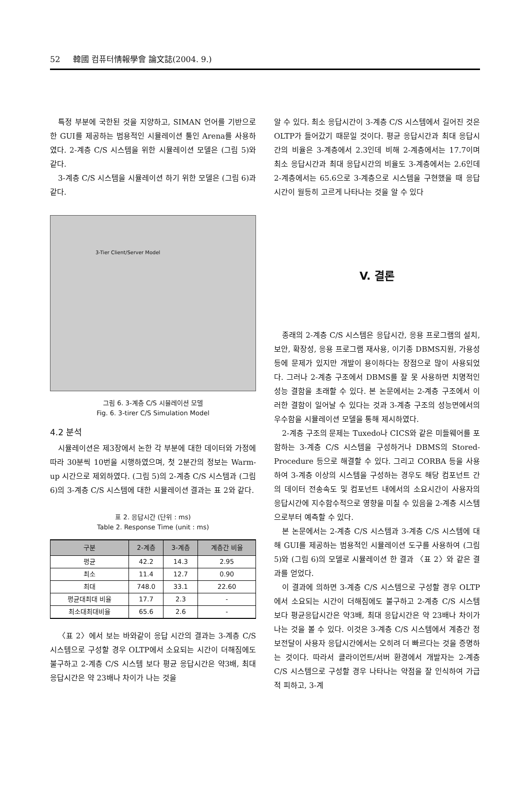52 韓國 컴퓨터情報學會 論文誌(2004. 9.)
특정 부분에 국한된 것을 지양하고, SIMAN 언어를 기반으로 한 GUI를 제공하는 범용적인 시뮬레이션 툴인 Arena를 사용하였다. 2-계층 C/S 시스템을 위한 시뮬레이션 모델은 (그림 5)와 같다.
3-계층 C/S 시스템을 시뮬레이션 하기 위한 모델은 (그림 6)과 같다.
3-Tier Client/Server Model
그림 6. 3-계층 C/S 시뮬레이션 모델
Fig. 6. 3-tirer C/S Simulation Model
4.2 분석
시뮬레이션은 제3장에서 논한 각 부분에 대한 데이터와 가정에 따라 30분씩 10번을 시행하였으며, 첫 2분간의 정보는 Warm-up 시간으로 제외하였다. (그림 5)의 2-계층 C/S 시스템과 (그림 6)의 3-계층 C/S 시스템에 대한 시뮬레이션 결과는 표 2와 같다.
표 2. 응답시간 (단위 : ms)
Table 2. Response Time (unit : ms)
| 구분 | 2-계층 | 3-계층 | 계층간 비율 |
| --- | --- | --- | --- |
| 평균 | 42.2 | 14.3 | 2.95 |
| 최소 | 11.4 | 12.7 | 0.90 |
| 최대 | 748.0 | 33.1 | 22.60 |
| 평균대최대 비율 | 17.7 | 2.3 | - |
| 최소대최대비율 | 65.6 | 2.6 | - |
〈표 2〉에서 보는 바와같이 응답 시간의 결과는 3-계층 C/S 시스템으로 구성할 경우 OLTP에서 소요되는 시간이 더해짐에도 불구하고 2-계층 C/S 시스템 보다 평균 응답시간은 약3배, 최대 응답시간은 약 23배나 차이가 나는 것을
알 수 있다. 최소 응답시간이 3-계층 C/S 시스템에서 길어진 것은 OLTP가 들어갔기 때문일 것이다. 평균 응답시간과 최대 응답시간의 비율은 3-계층에서 2.3인데 비해 2-계층에서는 17.7이며 최소 응답시간과 최대 응답시간의 비율도 3-계층에서는 2.6인데 2-계층에서는 65.6으로 3-계층으로 시스템을 구현했을 때 응답시간이 월등히 고르게 나타나는 것을 알 수 있다
V. 결론
종래의 2-계층 C/S 시스템은 응답시간, 응용 프로그램의 설치, 보안, 확장성, 응용 프로그램 재사용, 이기종 DBMS지원, 가용성 등에 문제가 있지만 개발이 용이하다는 장점으로 많이 사용되었다. 그러나 2-계층 구조에서 DBMS를 잘 못 사용하면 치명적인 성능 결함을 초래할 수 있다. 본 논문에서는 2-계층 구조에서 이러한 결함이 일어날 수 있다는 것과 3-계층 구조의 성능면에서의 우수함을 시뮬레이션 모델을 통해 제시하였다.
2-계층 구조의 문제는 Tuxedo나 CICS와 같은 미들웨어를 포함하는 3-계층 C/S 시스템을 구성하거나 DBMS의 Stored-Procedure 등으로 해결할 수 있다. 그리고 CORBA 등을 사용하여 3-계층 이상의 시스템을 구성하는 경우도 해당 컴포넌트 간의 데이터 전송속도 및 컴포넌트 내에서의 소요시간이 사용자의 응답시간에 지수함수적으로 영향을 미칠 수 있음을 2-계층 시스템으로부터 예측할 수 있다.
본 논문에서는 2-계층 C/S 시스템과 3-계층 C/S 시스템에 대해 GUI를 제공하는 범용적인 시뮬레이션 도구를 사용하여 (그림 5)와 (그림 6)의 모델로 시뮬레이션 한 결과 〈표 2〉와 같은 결과를 얻었다.
이 결과에 의하면 3-계층 C/S 시스템으로 구성할 경우 OLTP에서 소요되는 시간이 더해짐에도 불구하고 2-계층 C/S 시스템 보다 평균응답시간은 약3배, 최대 응답시간은 약 23배나 차이가 나는 것을 볼 수 있다. 이것은 3-계층 C/S 시스템에서 계층간 정보전달이 사용자 응답시간에서는 오히려 더 빠르다는 것을 증명하는 것이다. 따라서 클라이언트/서버 환경에서 개발자는 2-계층 C/S 시스템으로 구성할 경우 나타나는 약점을 잘 인식하여 가급적 피하고, 3-계